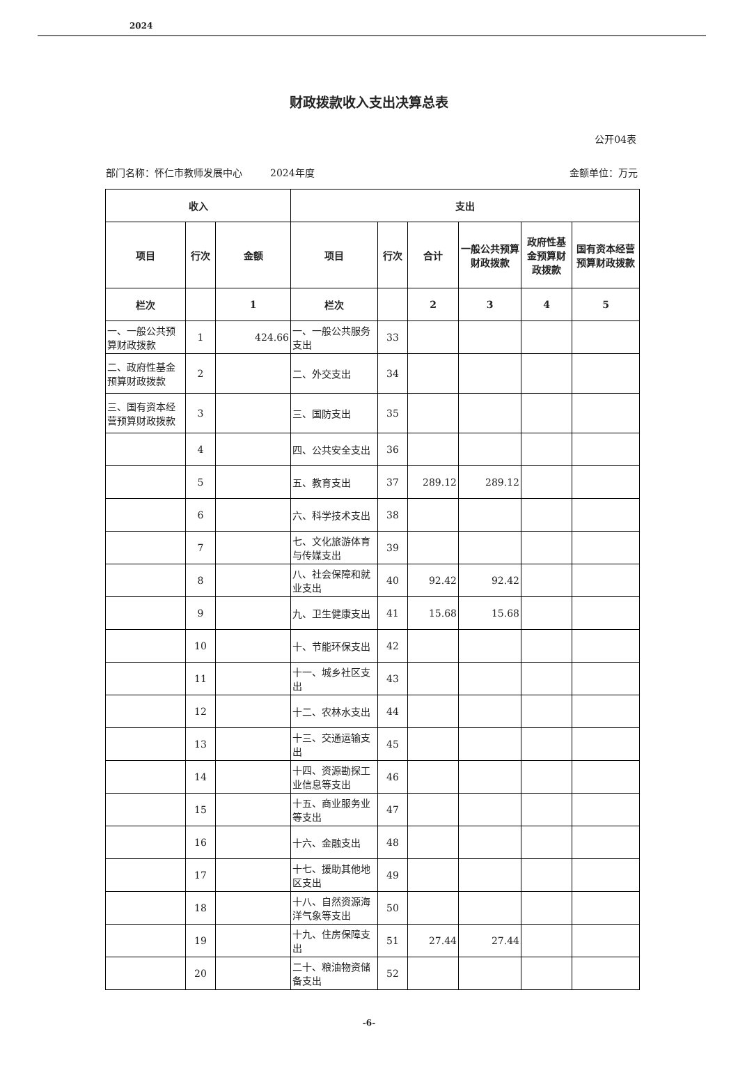2024
财政拨款收入支出决算总表
公开04表
部门名称：怀仁市教师发展中心 2024年度 金额单位：万元
| 收入 | | | 支出 | | | | | |
| --- | --- | --- | --- | --- | --- | --- | --- | --- |
| 项目 | 行次 | 金额 | 项目 | 行次 | 合计 | 一般公共预算财政拨款 | 政府性基金预算财政拨款 | 国有资本经营预算财政拨款 |
| 栏次 | | 1 | 栏次 | | 2 | 3 | 4 | 5 |
| 一、一般公共预算财政拨款 | 1 | 424.66 | 一、一般公共服务支出 | 33 | | | | |
| 二、政府性基金预算财政拨款 | 2 | | 二、外交支出 | 34 | | | | |
| 三、国有资本经营预算财政拨款 | 3 | | 三、国防支出 | 35 | | | | |
| | 4 | | 四、公共安全支出 | 36 | | | | |
| | 5 | | 五、教育支出 | 37 | 289.12 | 289.12 | | |
| | 6 | | 六、科学技术支出 | 38 | | | | |
| | 7 | | 七、文化旅游体育与传媒支出 | 39 | | | | |
| | 8 | | 八、社会保障和就业支出 | 40 | 92.42 | 92.42 | | |
| | 9 | | 九、卫生健康支出 | 41 | 15.68 | 15.68 | | |
| | 10 | | 十、节能环保支出 | 42 | | | | |
| | 11 | | 十一、城乡社区支出 | 43 | | | | |
| | 12 | | 十二、农林水支出 | 44 | | | | |
| | 13 | | 十三、交通运输支出 | 45 | | | | |
| | 14 | | 十四、资源勘探工业信息等支出 | 46 | | | | |
| | 15 | | 十五、商业服务业等支出 | 47 | | | | |
| | 16 | | 十六、金融支出 | 48 | | | | |
| | 17 | | 十七、援助其他地区支出 | 49 | | | | |
| | 18 | | 十八、自然资源海洋气象等支出 | 50 | | | | |
| | 19 | | 十九、住房保障支出 | 51 | 27.44 | 27.44 | | |
| | 20 | | 二十、粮油物资储备支出 | 52 | | | | |
-6-